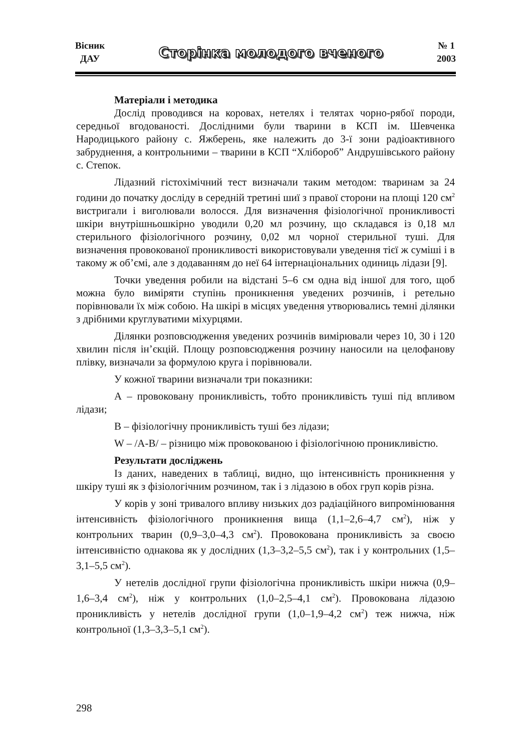Вісник
ДАУ
Сторінка молодого вченого
№ 1
2003
Матеріали і методика
Дослід проводився на коровах, нетелях і телятах чорно-рябої породи, середньої вгодованості. Дослідними були тварини в КСП ім. Шевченка Народицького району с. Яжберень, яке належить до 3-ї зони радіоактивного забруднення, а контрольними – тварини в КСП “Хлібороб” Андрушівського району с. Степок.
Лідазний гістохімічний тест визначали таким методом: тваринам за 24 години до початку досліду в середній третині шиї з правої сторони на площі 120 см<sup>2</sup> вистригали і виголювали волосся. Для визначення фізіологічної проникливості шкіри внутрішньошкірно уводили 0,20 мл розчину, що складався із 0,18 мл стерильного фізіологічного розчину, 0,02 мл чорної стерильної туші. Для визначення провокованої проникливості використовували уведення тієї ж суміші і в такому ж об’ємі, але з додаванням до неї 64 інтернаціональних одиниць лідази [9].
Точки уведення робили на відстані 5–6 см одна від іншої для того, щоб можна було виміряти ступінь проникнення уведених розчинів, і ретельно порівнювали їх між собою. На шкірі в місцях уведення утворювались темні ділянки з дрібними круглуватими міхурцями.
Ділянки розповсюдження уведених розчинів вимірювали через 10, 30 і 120 хвилин після ін’єкцій. Площу розповсюдження розчину наносили на целофанову плівку, визначали за формулою круга і порівнювали.
У кожної тварини визначали три показники:
А – провоковану проникливість, тобто проникливість туші під впливом лідази;
В – фізіологічну проникливість туші без лідази;
W – /А-В/ – різницю між провокованою і фізіологічною проникливістю.
Результати досліджень
Із даних, наведених в таблиці, видно, що інтенсивність проникнення у шкіру туші як з фізіологічним розчином, так і з лідазою в обох груп корів різна.
У корів у зоні тривалого впливу низьких доз радіаційного випромінювання інтенсивність фізіологічного проникнення вища (1,1–2,6–4,7 см<sup>2</sup>), ніж у контрольних тварин (0,9–3,0–4,3 см<sup>2</sup>). Провокована проникливість за своєю інтенсивністю однакова як у дослідних (1,3–3,2–5,5 см<sup>2</sup>), так і у контрольних (1,5–3,1–5,5 см<sup>2</sup>).
У нетелів дослідної групи фізіологічна проникливість шкіри нижча (0,9–1,6–3,4 см<sup>2</sup>), ніж у контрольних (1,0–2,5–4,1 см<sup>2</sup>). Провокована лідазою проникливість у нетелів дослідної групи (1,0–1,9–4,2 см<sup>2</sup>) теж нижча, ніж контрольної (1,3–3,3–5,1 см<sup>2</sup>).
298